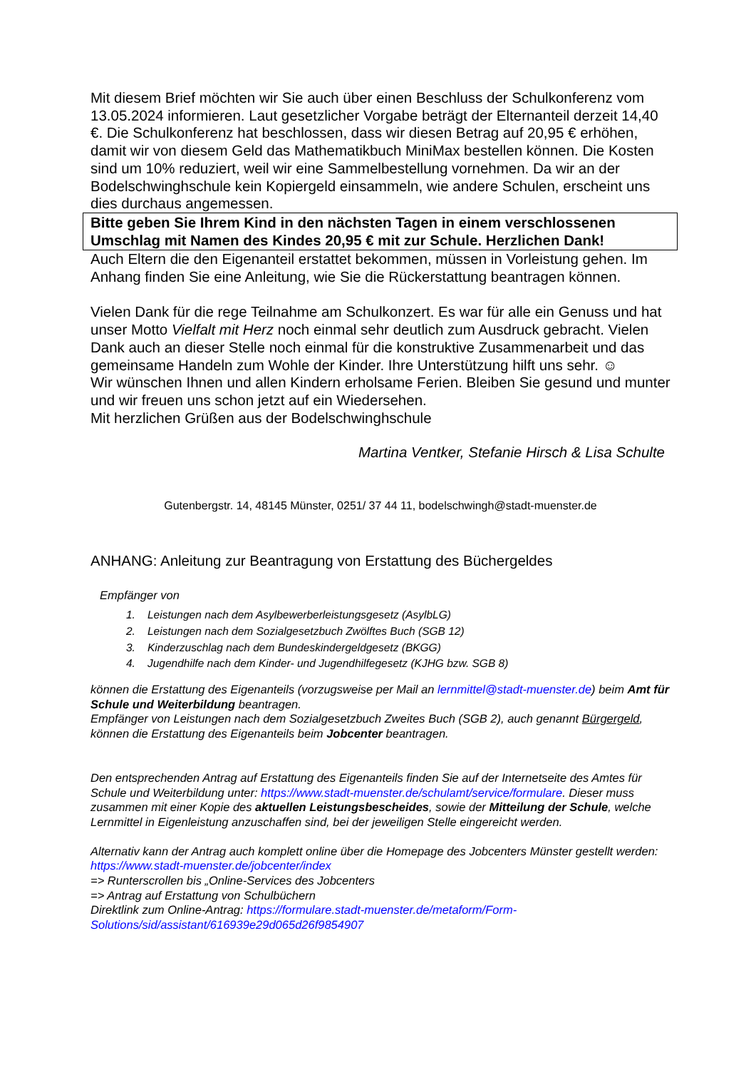Mit diesem Brief möchten wir Sie auch über einen Beschluss der Schulkonferenz vom 13.05.2024 informieren. Laut gesetzlicher Vorgabe beträgt der Elternanteil derzeit 14,40 €. Die Schulkonferenz hat beschlossen, dass wir diesen Betrag auf 20,95 € erhöhen, damit wir von diesem Geld das Mathematikbuch MiniMax bestellen können. Die Kosten sind um 10% reduziert, weil wir eine Sammelbestellung vornehmen. Da wir an der Bodelschwinghschule kein Kopiergeld einsammeln, wie andere Schulen, erscheint uns dies durchaus angemessen.
Bitte geben Sie Ihrem Kind in den nächsten Tagen in einem verschlossenen Umschlag mit Namen des Kindes 20,95 € mit zur Schule. Herzlichen Dank!
Auch Eltern die den Eigenanteil erstattet bekommen, müssen in Vorleistung gehen. Im Anhang finden Sie eine Anleitung, wie Sie die Rückerstattung beantragen können.
Vielen Dank für die rege Teilnahme am Schulkonzert. Es war für alle ein Genuss und hat unser Motto Vielfalt mit Herz noch einmal sehr deutlich zum Ausdruck gebracht. Vielen Dank auch an dieser Stelle noch einmal für die konstruktive Zusammenarbeit und das gemeinsame Handeln zum Wohle der Kinder. Ihre Unterstützung hilft uns sehr. ☺
Wir wünschen Ihnen und allen Kindern erholsame Ferien. Bleiben Sie gesund und munter und wir freuen uns schon jetzt auf ein Wiedersehen.
Mit herzlichen Grüßen aus der Bodelschwinghschule
Martina Ventker, Stefanie Hirsch & Lisa Schulte
Gutenbergstr. 14, 48145 Münster, 0251/ 37 44 11, bodelschwingh@stadt-muenster.de
ANHANG: Anleitung zur Beantragung von Erstattung des Büchergeldes
Empfänger von
1. Leistungen nach dem Asylbewerberleistungsgesetz (AsylbLG)
2. Leistungen nach dem Sozialgesetzbuch Zwölftes Buch (SGB 12)
3. Kinderzuschlag nach dem Bundeskindergeldgesetz (BKGG)
4. Jugendhilfe nach dem Kinder- und Jugendhilfegesetz (KJHG bzw. SGB 8)
können die Erstattung des Eigenanteils (vorzugsweise per Mail an lernmittel@stadt-muenster.de) beim Amt für Schule und Weiterbildung beantragen.
Empfänger von Leistungen nach dem Sozialgesetzbuch Zweites Buch (SGB 2), auch genannt Bürgergeld, können die Erstattung des Eigenanteils beim Jobcenter beantragen.
Den entsprechenden Antrag auf Erstattung des Eigenanteils finden Sie auf der Internetseite des Amtes für Schule und Weiterbildung unter: https://www.stadt-muenster.de/schulamt/service/formulare. Dieser muss zusammen mit einer Kopie des aktuellen Leistungsbescheides, sowie der Mitteilung der Schule, welche Lernmittel in Eigenleistung anzuschaffen sind, bei der jeweiligen Stelle eingereicht werden.
Alternativ kann der Antrag auch komplett online über die Homepage des Jobcenters Münster gestellt werden:
https://www.stadt-muenster.de/jobcenter/index
=> Runterscrollen bis „Online-Services des Jobcenters
=> Antrag auf Erstattung von Schulbüchern
Direktlink zum Online-Antrag: https://formulare.stadt-muenster.de/metaform/Form-Solutions/sid/assistant/616939e29d065d26f9854907